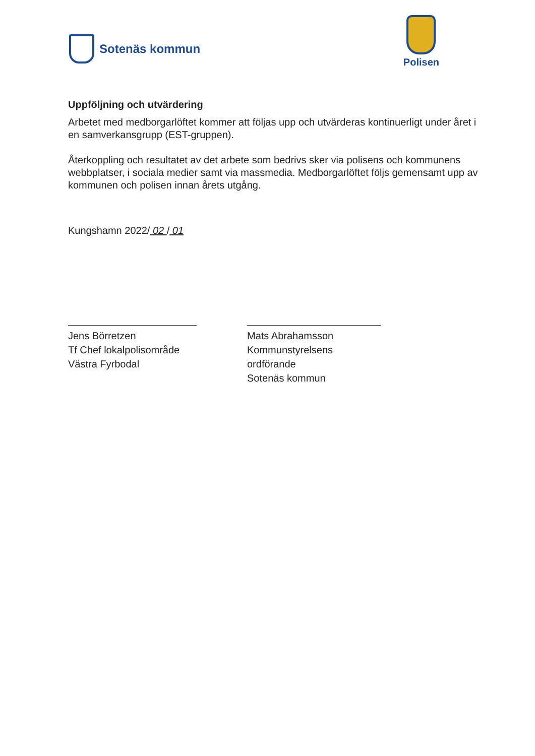Sotenäs kommun
Polisen
Uppföljning och utvärdering
Arbetet med medborgarlöftet kommer att följas upp och utvärderas kontinuerligt under året i en samverkansgrupp (EST-gruppen).
Återkoppling och resultatet av det arbete som bedrivs sker via polisens och kommunens webbplatser, i sociala medier samt via massmedia. Medborgarlöftet följs gemensamt upp av kommunen och polisen innan årets utgång.
Kungshamn 2022/ 02 / 01
Jens Börretzen
Tf Chef lokalpolisområde
Västra Fyrbodal
Mats Abrahamsson
Kommunstyrelsens ordförande
Sotenäs kommun